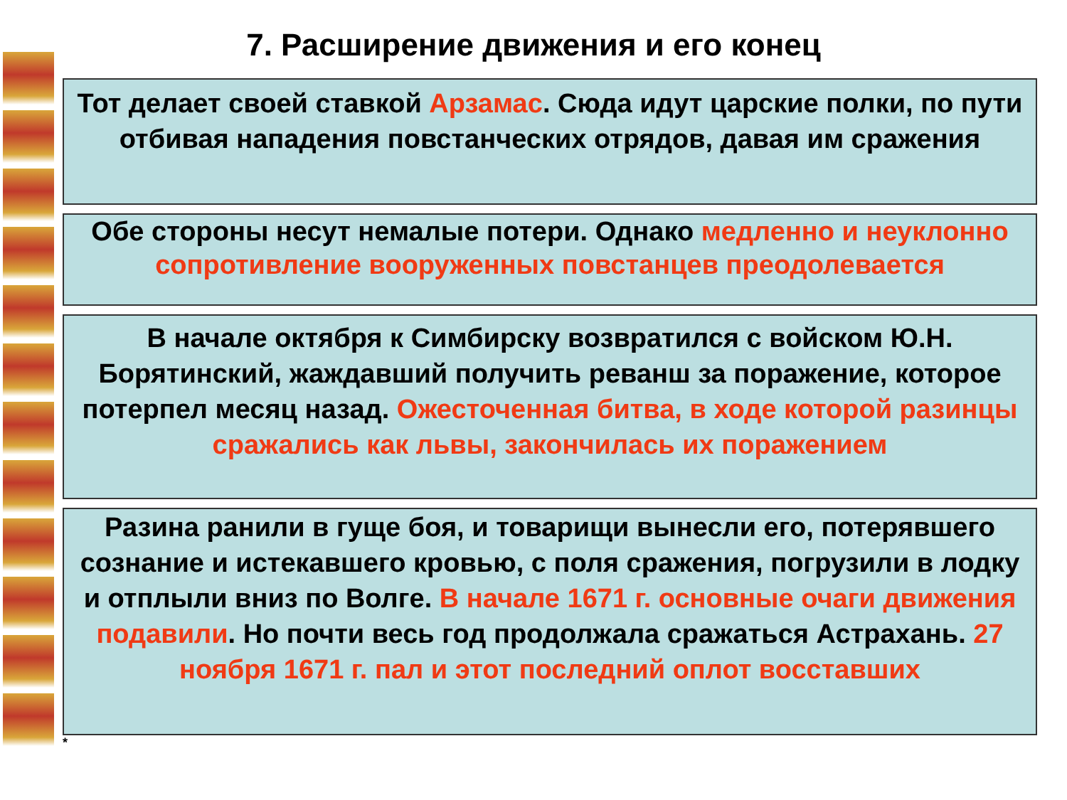7. Расширение движения и его конец
Тот делает своей ставкой Арзамас. Сюда идут царские полки, по пути отбивая нападения повстанческих отрядов, давая им сражения
Обе стороны несут немалые потери. Однако медленно и неуклонно
сопротивление вооруженных повстанцев преодолевается
В начале октября к Симбирску возвратился с войском Ю.Н. Борятинский, жаждавший получить реванш за поражение, которое потерпел месяц назад. Ожесточенная битва, в ходе которой разинцы сражались как львы, закончилась их поражением
Разина ранили в гуще боя, и товарищи вынесли его, потерявшего
сознание и истекавшего кровью, с поля сражения, погрузили в лодку и отплыли вниз по Волге. В начале 1671 г. основные очаги движения подавили. Но почти весь год продолжала сражаться Астрахань. 27 ноября 1671 г. пал и этот последний оплот восставших
*